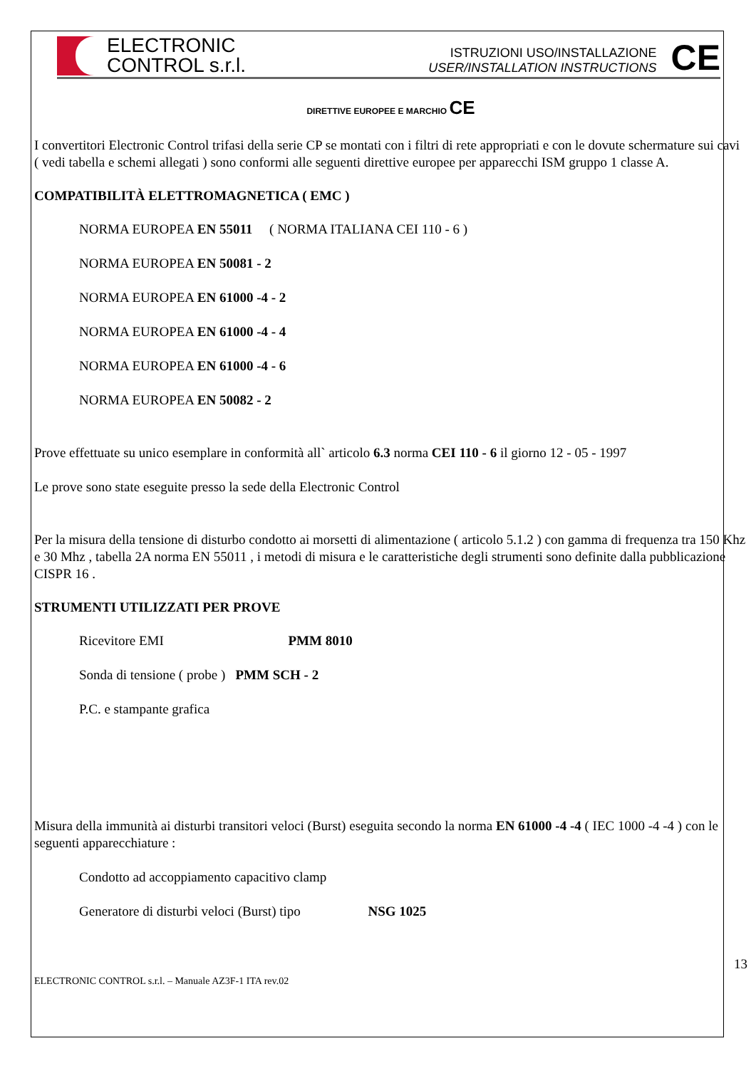ELECTRONIC
CONTROL s.r.l.
ISTRUZIONI USO/INSTALLAZIONE
USER/INSTALLATION INSTRUCTIONS
CE
DIRETTIVE EUROPEE E MARCHIO CE
I convertitori Electronic Control trifasi della serie CP se montati con i filtri di rete appropriati e con le dovute schermature sui cavi ( vedi tabella e schemi allegati ) sono conformi alle seguenti direttive europee per apparecchi ISM gruppo 1 classe A.
COMPATIBILITÀ ELETTROMAGNETICA ( EMC )
NORMA EUROPEA EN 55011 ( NORMA ITALIANA CEI 110 - 6 )
NORMA EUROPEA EN 50081 - 2
NORMA EUROPEA EN 61000 -4 - 2
NORMA EUROPEA EN 61000 -4 - 4
NORMA EUROPEA EN 61000 -4 - 6
NORMA EUROPEA EN 50082 - 2
Prove effettuate su unico esemplare in conformità all` articolo 6.3 norma CEI 110 - 6 il giorno 12 - 05 - 1997
Le prove sono state eseguite presso la sede della Electronic Control
Per la misura della tensione di disturbo condotto ai morsetti di alimentazione ( articolo 5.1.2 ) con gamma di frequenza tra 150 Khz e 30 Mhz , tabella 2A norma EN 55011 , i metodi di misura e le caratteristiche degli strumenti sono definite dalla pubblicazione CISPR 16 .
STRUMENTI UTILIZZATI PER PROVE
Ricevitore EMI PMM 8010
Sonda di tensione ( probe ) PMM SCH - 2
P.C. e stampante grafica
Misura della immunità ai disturbi transitori veloci (Burst) eseguita secondo la norma EN 61000 -4 -4 ( IEC 1000 -4 -4 ) con le seguenti apparecchiature :
Condotto ad accoppiamento capacitivo clamp
Generatore di disturbi veloci (Burst) tipo NSG 1025
13
ELECTRONIC CONTROL s.r.l. – Manuale AZ3F-1 ITA rev.02